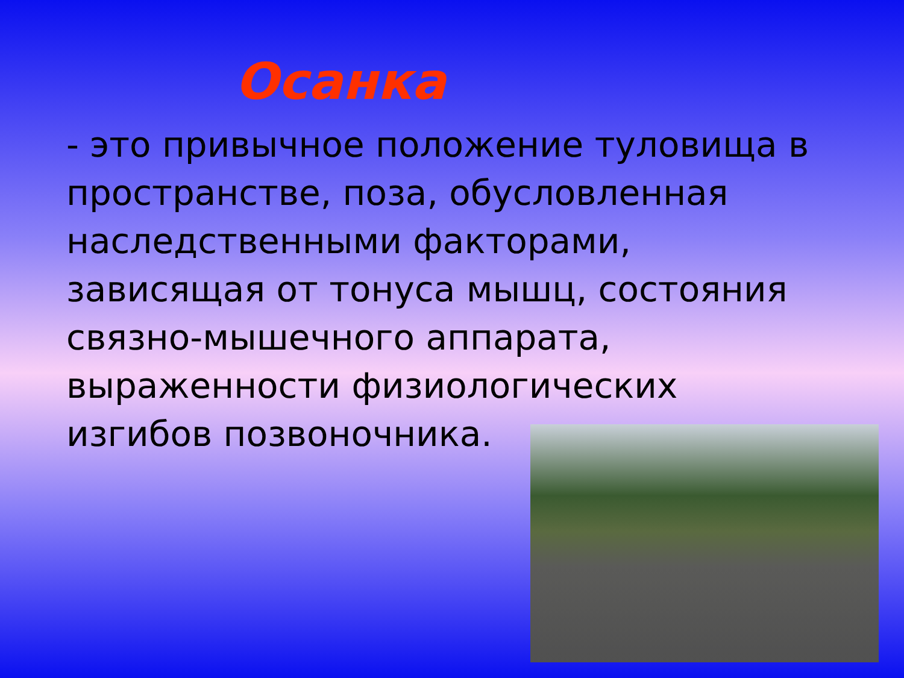Осанка
- это привычное положение туловища в пространстве, поза, обусловленная наследственными факторами, зависящая от тонуса мышц, состояния связно-мышечного аппарата, выраженности физиологических изгибов позвоночника.